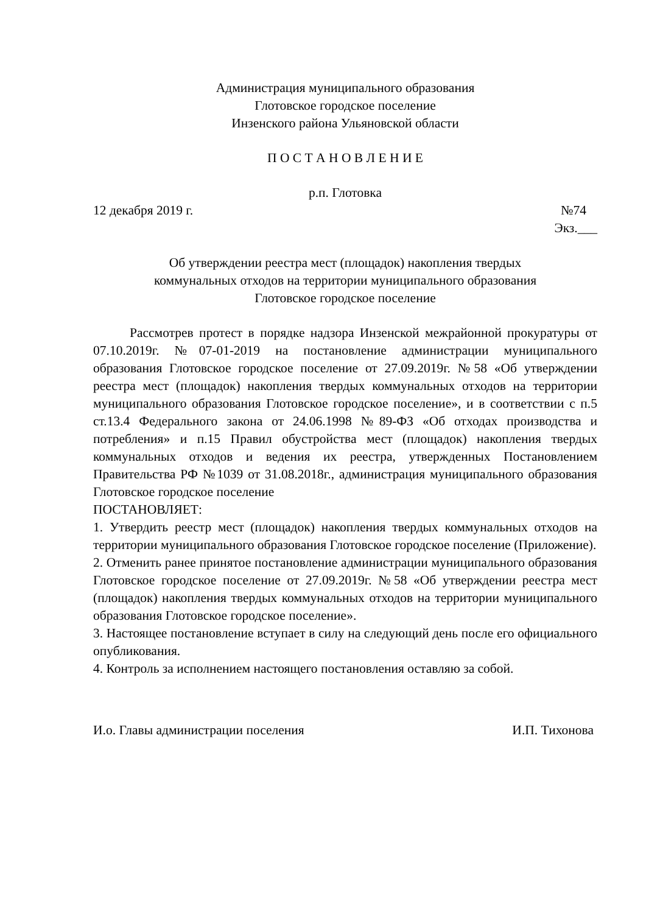Администрация муниципального образования
Глотовское городское поселение
Инзенского района Ульяновской области
П О С Т А Н О В Л Е Н И Е
р.п. Глотовка
12 декабря 2019 г. №74
Экз.___
Об утверждении реестра мест (площадок) накопления твердых
коммунальных отходов на территории муниципального образования
Глотовское городское поселение
Рассмотрев протест в порядке надзора Инзенской межрайонной прокуратуры от 07.10.2019г. №07-01-2019 на постановление администрации муниципального образования Глотовское городское поселение от 27.09.2019г. №58 «Об утверждении реестра мест (площадок) накопления твердых коммунальных отходов на территории муниципального образования Глотовское городское поселение», и в соответствии с п.5 ст.13.4 Федерального закона от 24.06.1998 №89-ФЗ «Об отходах производства и потребления» и п.15 Правил обустройства мест (площадок) накопления твердых коммунальных отходов и ведения их реестра, утвержденных Постановлением Правительства РФ №1039 от 31.08.2018г., администрация муниципального образования Глотовское городское поселение
ПОСТАНОВЛЯЕТ:
1. Утвердить реестр мест (площадок) накопления твердых коммунальных отходов на территории муниципального образования Глотовское городское поселение (Приложение).
2. Отменить ранее принятое постановление администрации муниципального образования Глотовское городское поселение от 27.09.2019г. №58 «Об утверждении реестра мест (площадок) накопления твердых коммунальных отходов на территории муниципального образования Глотовское городское поселение».
3. Настоящее постановление вступает в силу на следующий день после его официального опубликования.
4. Контроль за исполнением настоящего постановления оставляю за собой.
И.о. Главы администрации поселения И.П. Тихонова